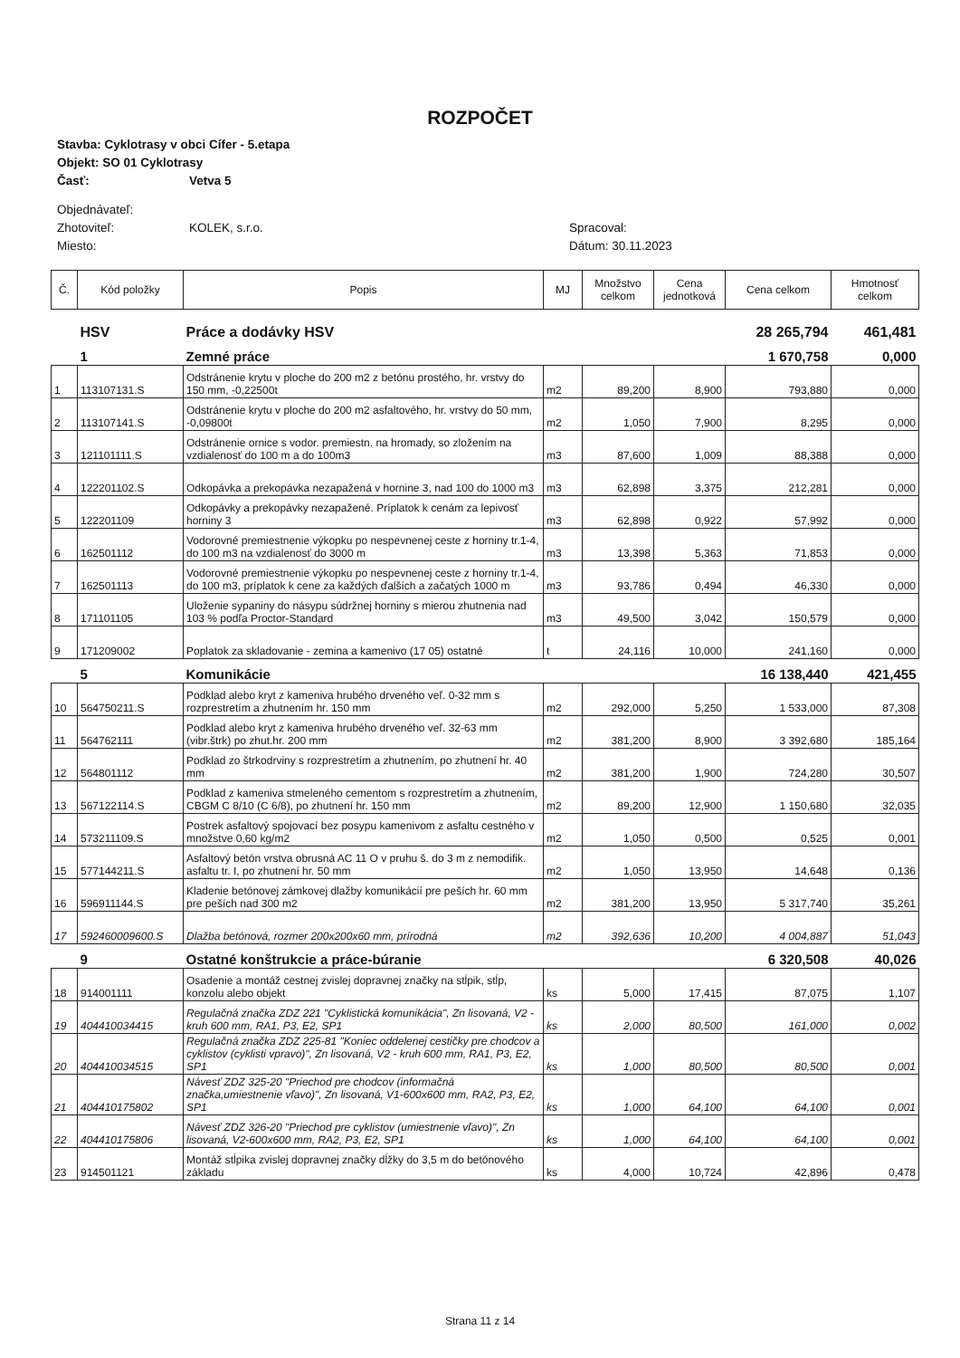ROZPOČET
Stavba: Cyklotrasy v obci Cífer - 5.etapa
Objekt: SO 01 Cyklotrasy
Časť: Vetva 5
Objednávateľ:
Zhotoviteľ: KOLEK, s.r.o. Spracoval:
Miesto: Dátum: 30.11.2023
| Č. | Kód položky | Popis | MJ | Množstvo celkom | Cena jednotková | Cena celkom | Hmotnosť celkom |
| --- | --- | --- | --- | --- | --- | --- | --- |
| | HSV | Práce a dodávky HSV | | | | 28 265,794 | 461,481 |
| | 1 | Zemné práce | | | | 1 670,758 | 0,000 |
| 1 | 113107131.S | Odstránenie krytu v ploche do 200 m2 z betónu prostého, hr. vrstvy do 150 mm, -0,22500t | m2 | 89,200 | 8,900 | 793,880 | 0,000 |
| 2 | 113107141.S | Odstránenie krytu v ploche do 200 m2 asfaltového, hr. vrstvy do 50 mm, -0,09800t | m2 | 1,050 | 7,900 | 8,295 | 0,000 |
| 3 | 121101111.S | Odstránenie ornice s vodor. premiestn. na hromady, so zložením na vzdialenosť do 100 m a do 100m3 | m3 | 87,600 | 1,009 | 88,388 | 0,000 |
| 4 | 122201102.S | Odkopávka a prekopávka nezapažená v hornine 3, nad 100 do 1000 m3 | m3 | 62,898 | 3,375 | 212,281 | 0,000 |
| 5 | 122201109 | Odkopávky a prekopávky nezapažené. Príplatok k cenám za lepivosť horniny 3 | m3 | 62,898 | 0,922 | 57,992 | 0,000 |
| 6 | 162501112 | Vodorovné premiestnenie výkopku po nespevnenej ceste z horniny tr.1-4, do 100 m3 na vzdialenosť do 3000 m | m3 | 13,398 | 5,363 | 71,853 | 0,000 |
| 7 | 162501113 | Vodorovné premiestnenie výkopku po nespevnenej ceste z horniny tr.1-4, do 100 m3, príplatok k cene za každých ďalších a začatých 1000 m | m3 | 93,786 | 0,494 | 46,330 | 0,000 |
| 8 | 171101105 | Uloženie sypaniny do násypu súdržnej horniny s mierou zhutnenia nad 103 % podľa Proctor-Standard | m3 | 49,500 | 3,042 | 150,579 | 0,000 |
| 9 | 171209002 | Poplatok za skladovanie - zemina a kamenivo (17 05) ostatné | t | 24,116 | 10,000 | 241,160 | 0,000 |
| | 5 | Komunikácie | | | | 16 138,440 | 421,455 |
| 10 | 564750211.S | Podklad alebo kryt z kameniva hrubého drveného veľ. 0-32 mm s rozprestretím a zhutnením hr. 150 mm | m2 | 292,000 | 5,250 | 1 533,000 | 87,308 |
| 11 | 564762111 | Podklad alebo kryt z kameniva hrubého drveného veľ. 32-63 mm (vibr.štrk) po zhut.hr. 200 mm | m2 | 381,200 | 8,900 | 3 392,680 | 185,164 |
| 12 | 564801112 | Podklad zo štrkodrviny s rozprestretím a zhutnením, po zhutnení hr. 40 mm | m2 | 381,200 | 1,900 | 724,280 | 30,507 |
| 13 | 567122114.S | Podklad z kameniva stmeleného cementom s rozprestretím a zhutnením, CBGM C 8/10 (C 6/8), po zhutnení hr. 150 mm | m2 | 89,200 | 12,900 | 1 150,680 | 32,035 |
| 14 | 573211109.S | Postrek asfaltový spojovací bez posypu kamenivom z asfaltu cestného v množstve 0,60 kg/m2 | m2 | 1,050 | 0,500 | 0,525 | 0,001 |
| 15 | 577144211.S | Asfaltový betón vrstva obrusná AC 11 O v pruhu š. do 3 m z nemodifik. asfaltu tr. I, po zhutnení hr. 50 mm | m2 | 1,050 | 13,950 | 14,648 | 0,136 |
| 16 | 596911144.S | Kladenie betónovej zámkovej dlažby komunikácií pre peších hr. 60 mm pre peších nad 300 m2 | m2 | 381,200 | 13,950 | 5 317,740 | 35,261 |
| 17 | 592460009600.S | Dlažba betónová, rozmer 200x200x60 mm, prírodná | m2 | 392,636 | 10,200 | 4 004,887 | 51,043 |
| | 9 | Ostatné konštrukcie a práce-búranie | | | | 6 320,508 | 40,026 |
| 18 | 914001111 | Osadenie a montáž cestnej zvislej dopravnej značky na stĺpik, stĺp, konzolu alebo objekt | ks | 5,000 | 17,415 | 87,075 | 1,107 |
| 19 | 404410034415 | Regulačná značka ZDZ 221 "Cyklistická komunikácia", Zn lisovaná, V2 - kruh 600 mm, RA1, P3, E2, SP1 | ks | 2,000 | 80,500 | 161,000 | 0,002 |
| 20 | 404410034515 | Regulačná značka ZDZ 225-81 "Koniec oddelenej cestičky pre chodcov a cyklistov (cyklisti vpravo)", Zn lisovaná, V2 - kruh 600 mm, RA1, P3, E2, SP1 | ks | 1,000 | 80,500 | 80,500 | 0,001 |
| 21 | 404410175802 | Návesť ZDZ 325-20 "Priechod pre chodcov (informačná značka,umiestnenie vľavo)", Zn lisovaná, V1-600x600 mm, RA2, P3, E2, SP1 | ks | 1,000 | 64,100 | 64,100 | 0,001 |
| 22 | 404410175806 | Návesť ZDZ 326-20 "Priechod pre cyklistov (umiestnenie vľavo)", Zn lisovaná, V2-600x600 mm, RA2, P3, E2, SP1 | ks | 1,000 | 64,100 | 64,100 | 0,001 |
| 23 | 914501121 | Montáž stĺpika zvislej dopravnej značky dĺžky do 3,5 m do betónového základu | ks | 4,000 | 10,724 | 42,896 | 0,478 |
Strana 11 z 14